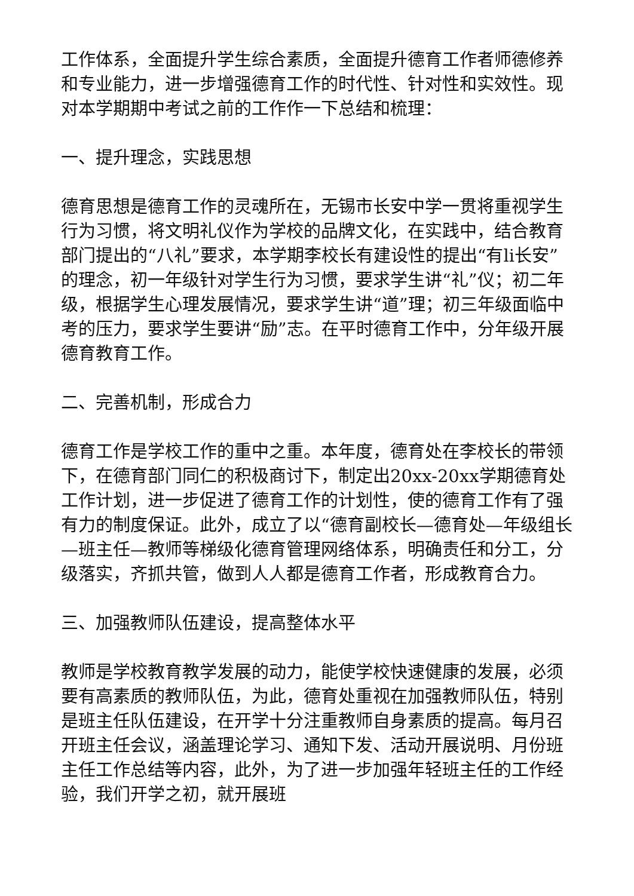工作体系，全面提升学生综合素质，全面提升德育工作者师德修养和专业能力，进一步增强德育工作的时代性、针对性和实效性。现对本学期期中考试之前的工作作一下总结和梳理：
一、提升理念，实践思想
德育思想是德育工作的灵魂所在，无锡市长安中学一贯将重视学生行为习惯，将文明礼仪作为学校的品牌文化，在实践中，结合教育部门提出的“八礼”要求，本学期李校长有建设性的提出“有li长安”的理念，初一年级针对学生行为习惯，要求学生讲“礼”仪；初二年级，根据学生心理发展情况，要求学生讲“道”理；初三年级面临中考的压力，要求学生要讲“励”志。在平时德育工作中，分年级开展德育教育工作。
二、完善机制，形成合力
德育工作是学校工作的重中之重。本年度，德育处在李校长的带领下，在德育部门同仁的积极商讨下，制定出20xx-20xx学期德育处工作计划，进一步促进了德育工作的计划性，使的德育工作有了强有力的制度保证。此外，成立了以“德育副校长—德育处—年级组长—班主任—教师等梯级化德育管理网络体系，明确责任和分工，分级落实，齐抓共管，做到人人都是德育工作者，形成教育合力。
三、加强教师队伍建设，提高整体水平
教师是学校教育教学发展的动力，能使学校快速健康的发展，必须要有高素质的教师队伍，为此，德育处重视在加强教师队伍，特别是班主任队伍建设，在开学十分注重教师自身素质的提高。每月召开班主任会议，涵盖理论学习、通知下发、活动开展说明、月份班主任工作总结等内容，此外，为了进一步加强年轻班主任的工作经验，我们开学之初，就开展班